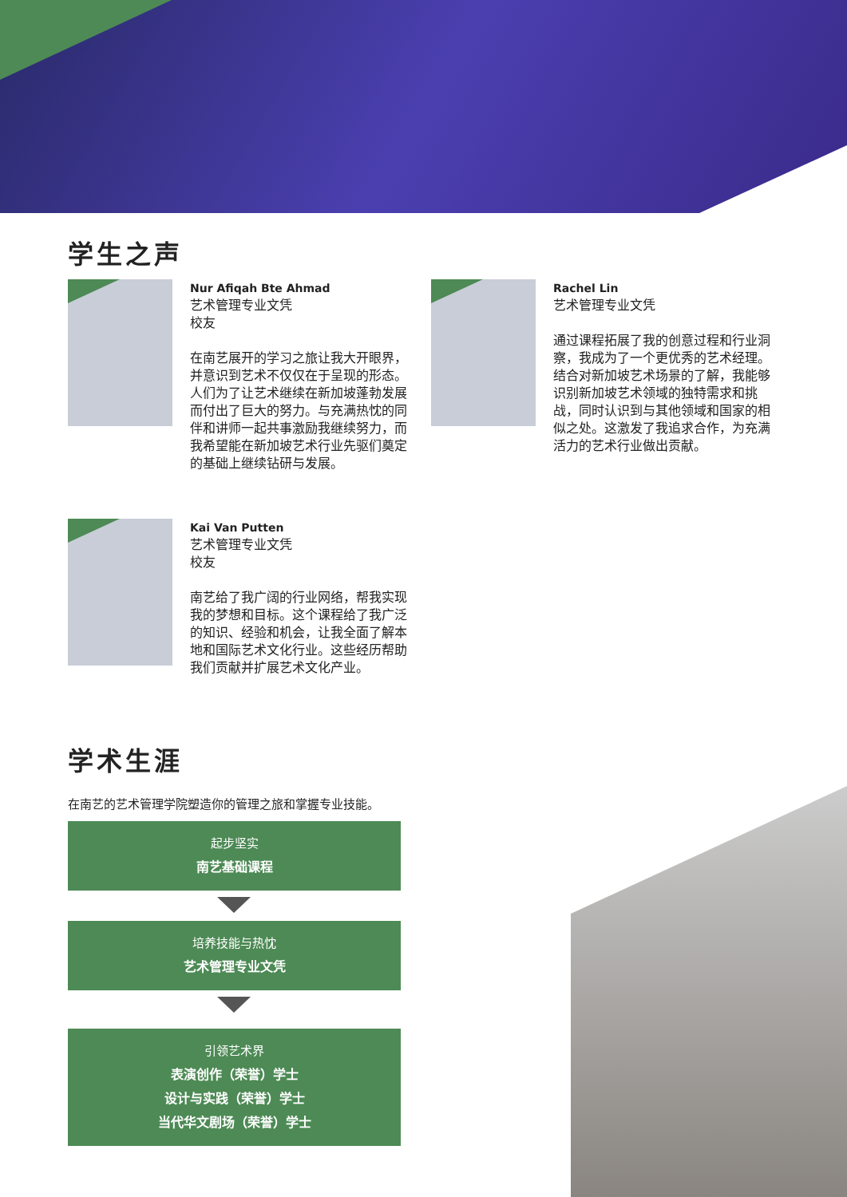学生之声
Nur Afiqah Bte Ahmad
艺术管理专业文凭
校友
在南艺展开的学习之旅让我大开眼界，并意识到艺术不仅仅在于呈现的形态。人们为了让艺术继续在新加坡蓬勃发展而付出了巨大的努力。与充满热忱的同伴和讲师一起共事激励我继续努力，而我希望能在新加坡艺术行业先驱们奠定的基础上继续钻研与发展。
Rachel Lin
艺术管理专业文凭
通过课程拓展了我的创意过程和行业洞察，我成为了一个更优秀的艺术经理。结合对新加坡艺术场景的了解，我能够识别新加坡艺术领域的独特需求和挑战，同时认识到与其他领域和国家的相似之处。这激发了我追求合作，为充满活力的艺术行业做出贡献。
Kai Van Putten
艺术管理专业文凭
校友
南艺给了我广阔的行业网络，帮我实现我的梦想和目标。这个课程给了我广泛的知识、经验和机会，让我全面了解本地和国际艺术文化行业。这些经历帮助我们贡献并扩展艺术文化产业。
学术生涯
在南艺的艺术管理学院塑造你的管理之旅和掌握专业技能。
起步坚实
南艺基础课程
培养技能与热忱
艺术管理专业文凭
引领艺术界
表演创作（荣誉）学士
设计与实践（荣誉）学士
当代华文剧场（荣誉）学士